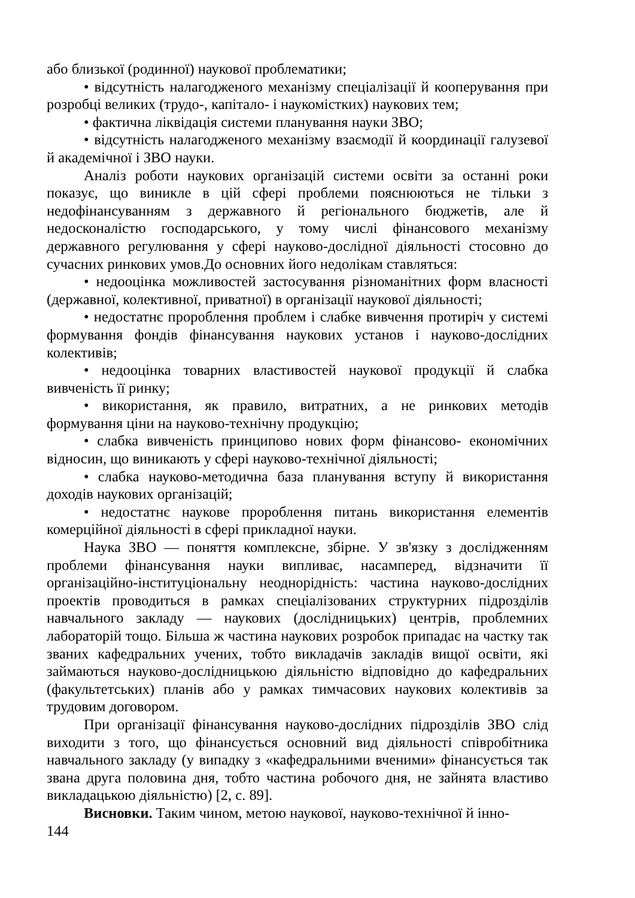або близької (родинної) наукової проблематики;
• відсутність налагодженого механізму спеціалізації й кооперування при розробці великих (трудо-, капітало- і наукомістких) наукових тем;
• фактична ліквідація системи планування науки ЗВО;
• відсутність налагодженого механізму взаємодії й координації галузевої й академічної і ЗВО науки.
Аналіз роботи наукових організацій системи освіти за останні роки показує, що виникле в цій сфері проблеми пояснюються не тільки з недофінансуванням з державного й регіонального бюджетів, але й недосконалістю господарського, у тому числі фінансового механізму державного регулювання у сфері науково-дослідної діяльності стосовно до сучасних ринкових умов.До основних його недолікам ставляться:
• недооцінка можливостей застосування різноманітних форм власності (державної, колективної, приватної) в організації наукової діяльності;
• недостатнє пророблення проблем і слабке вивчення протиріч у системі формування фондів фінансування наукових установ і науково-дослідних колективів;
• недооцінка товарних властивостей наукової продукції й слабка вивченість її ринку;
• використання, як правило, витратних, а не ринкових методів формування ціни на науково-технічну продукцію;
• слабка вивченість принципово нових форм фінансово- економічних відносин, що виникають у сфері науково-технічної діяльності;
• слабка науково-методична база планування вступу й використання доходів наукових організацій;
• недостатнє наукове пророблення питань використання елементів комерційної діяльності в сфері прикладної науки.
Наука ЗВО — поняття комплексне, збірне. У зв'язку з дослідженням проблеми фінансування науки випливає, насамперед, відзначити її організаційно-інституціональну неоднорідність: частина науково-дослідних проектів проводиться в рамках спеціалізованих структурних підрозділів навчального закладу — наукових (дослідницьких) центрів, проблемних лабораторій тощо. Більша ж частина наукових розробок припадає на частку так званих кафедральних учених, тобто викладачів закладів вищої освіти, які займаються науково-дослідницькою діяльністю відповідно до кафедральних (факультетських) планів або у рамках тимчасових наукових колективів за трудовим договором.
При організації фінансування науково-дослідних підрозділів ЗВО слід виходити з того, що фінансується основний вид діяльності співробітника навчального закладу (у випадку з «кафедральними вченими» фінансується так звана друга половина дня, тобто частина робочого дня, не зайнята властиво викладацькою діяльністю) [2, с. 89].
Висновки. Таким чином, метою наукової, науково-технічної й інно-
144